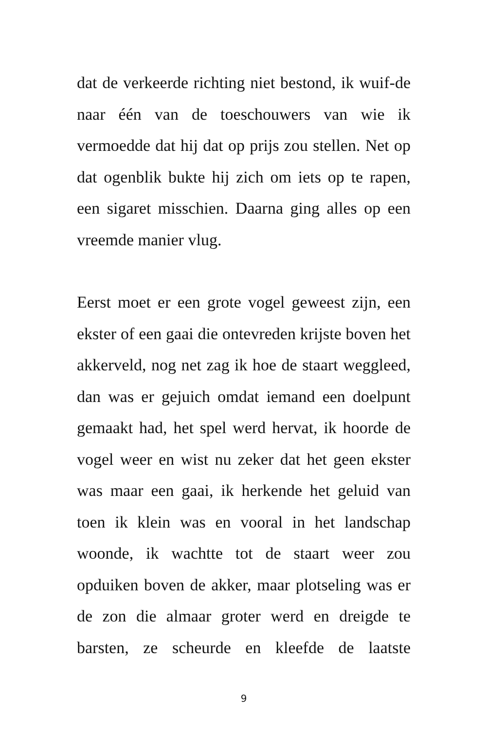dat de verkeerde richting niet bestond, ik wuif-de naar één van de toeschouwers van wie ik vermoedde dat hij dat op prijs zou stellen. Net op dat ogenblik bukte hij zich om iets op te rapen, een sigaret misschien. Daarna ging alles op een vreemde manier vlug.
Eerst moet er een grote vogel geweest zijn, een ekster of een gaai die ontevreden krijste boven het akkerveld, nog net zag ik hoe de staart weggleed, dan was er gejuich omdat iemand een doelpunt gemaakt had, het spel werd hervat, ik hoorde de vogel weer en wist nu zeker dat het geen ekster was maar een gaai, ik herkende het geluid van toen ik klein was en vooral in het landschap woonde, ik wachtte tot de staart weer zou opduiken boven de akker, maar plotseling was er de zon die almaar groter werd en dreigde te barsten, ze scheurde en kleefde de laatste
9